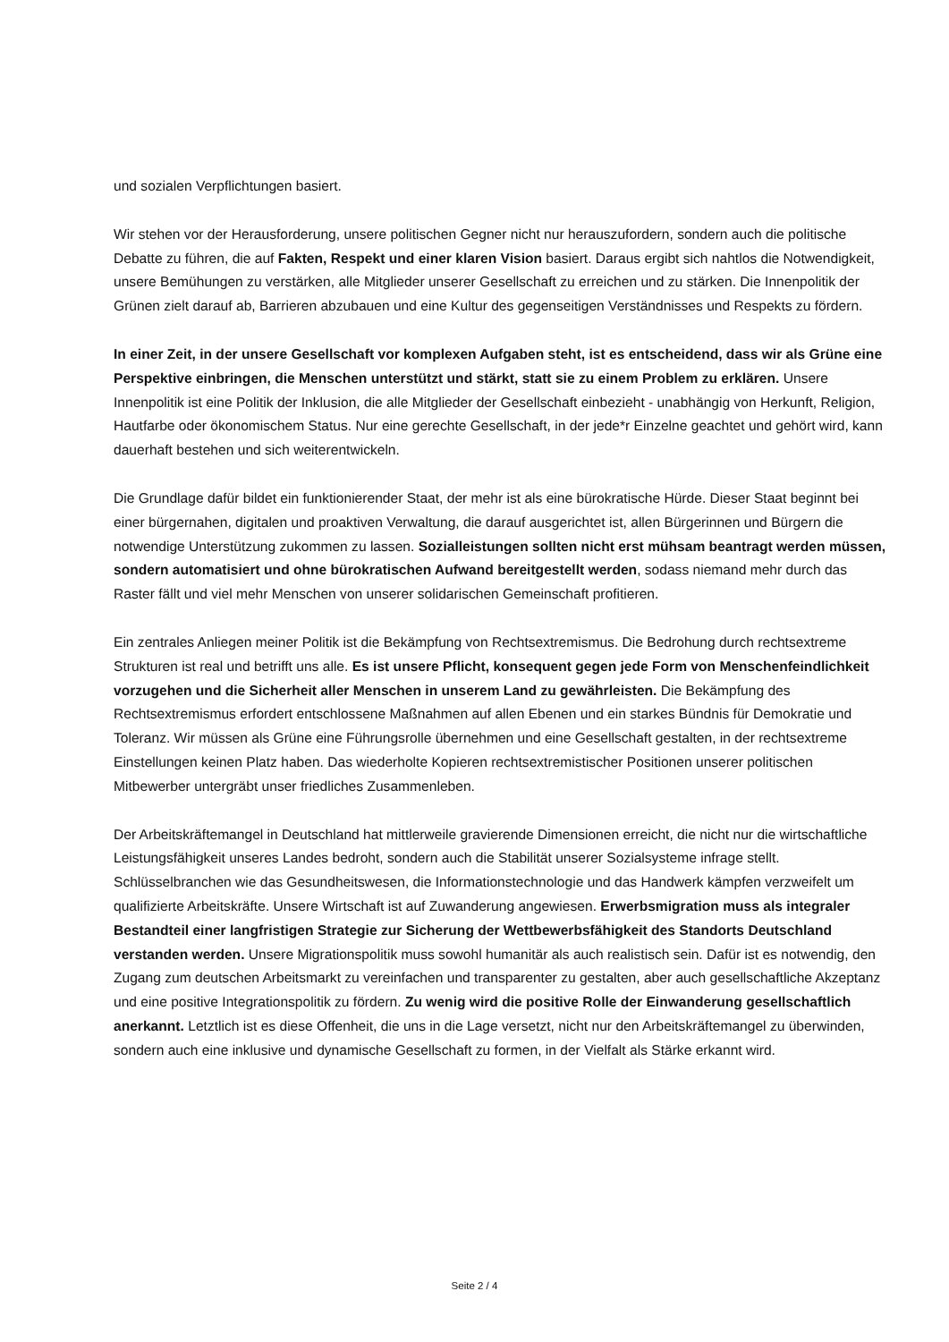und sozialen Verpflichtungen basiert.
Wir stehen vor der Herausforderung, unsere politischen Gegner nicht nur herauszufordern, sondern auch die politische Debatte zu führen, die auf Fakten, Respekt und einer klaren Vision basiert. Daraus ergibt sich nahtlos die Notwendigkeit, unsere Bemühungen zu verstärken, alle Mitglieder unserer Gesellschaft zu erreichen und zu stärken. Die Innenpolitik der Grünen zielt darauf ab, Barrieren abzubauen und eine Kultur des gegenseitigen Verständnisses und Respekts zu fördern.
In einer Zeit, in der unsere Gesellschaft vor komplexen Aufgaben steht, ist es entscheidend, dass wir als Grüne eine Perspektive einbringen, die Menschen unterstützt und stärkt, statt sie zu einem Problem zu erklären. Unsere Innenpolitik ist eine Politik der Inklusion, die alle Mitglieder der Gesellschaft einbezieht - unabhängig von Herkunft, Religion, Hautfarbe oder ökonomischem Status. Nur eine gerechte Gesellschaft, in der jede*r Einzelne geachtet und gehört wird, kann dauerhaft bestehen und sich weiterentwickeln.
Die Grundlage dafür bildet ein funktionierender Staat, der mehr ist als eine bürokratische Hürde. Dieser Staat beginnt bei einer bürgernahen, digitalen und proaktiven Verwaltung, die darauf ausgerichtet ist, allen Bürgerinnen und Bürgern die notwendige Unterstützung zukommen zu lassen. Sozialleistungen sollten nicht erst mühsam beantragt werden müssen, sondern automatisiert und ohne bürokratischen Aufwand bereitgestellt werden, sodass niemand mehr durch das Raster fällt und viel mehr Menschen von unserer solidarischen Gemeinschaft profitieren.
Ein zentrales Anliegen meiner Politik ist die Bekämpfung von Rechtsextremismus. Die Bedrohung durch rechtsextreme Strukturen ist real und betrifft uns alle. Es ist unsere Pflicht, konsequent gegen jede Form von Menschenfeindlichkeit vorzugehen und die Sicherheit aller Menschen in unserem Land zu gewährleisten. Die Bekämpfung des Rechtsextremismus erfordert entschlossene Maßnahmen auf allen Ebenen und ein starkes Bündnis für Demokratie und Toleranz. Wir müssen als Grüne eine Führungsrolle übernehmen und eine Gesellschaft gestalten, in der rechtsextreme Einstellungen keinen Platz haben. Das wiederholte Kopieren rechtsextremistischer Positionen unserer politischen Mitbewerber untergräbt unser friedliches Zusammenleben.
Der Arbeitskräftemangel in Deutschland hat mittlerweile gravierende Dimensionen erreicht, die nicht nur die wirtschaftliche Leistungsfähigkeit unseres Landes bedroht, sondern auch die Stabilität unserer Sozialsysteme infrage stellt. Schlüsselbranchen wie das Gesundheitswesen, die Informationstechnologie und das Handwerk kämpfen verzweifelt um qualifizierte Arbeitskräfte. Unsere Wirtschaft ist auf Zuwanderung angewiesen. Erwerbsmigration muss als integraler Bestandteil einer langfristigen Strategie zur Sicherung der Wettbewerbsfähigkeit des Standorts Deutschland verstanden werden. Unsere Migrationspolitik muss sowohl humanitär als auch realistisch sein. Dafür ist es notwendig, den Zugang zum deutschen Arbeitsmarkt zu vereinfachen und transparenter zu gestalten, aber auch gesellschaftliche Akzeptanz und eine positive Integrationspolitik zu fördern. Zu wenig wird die positive Rolle der Einwanderung gesellschaftlich anerkannt. Letztlich ist es diese Offenheit, die uns in die Lage versetzt, nicht nur den Arbeitskräftemangel zu überwinden, sondern auch eine inklusive und dynamische Gesellschaft zu formen, in der Vielfalt als Stärke erkannt wird.
Seite 2 / 4